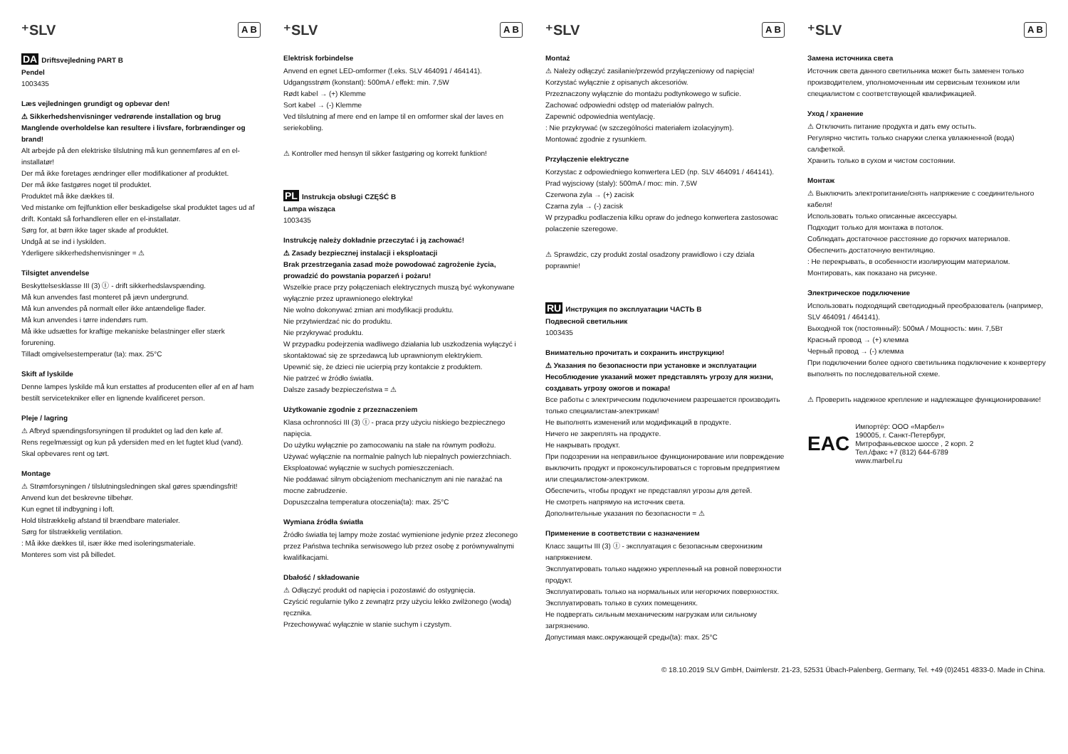⁺SLV A B
DA Driftsvejledning PART B
Pendel
1003435
Læs vejledningen grundigt og opbevar den!
⚠ Sikkerhedshenvisninger vedrørende installation og brug
Manglende overholdelse kan resultere i livsfare, forbrændinger og brand!
Alt arbejde på den elektriske tilslutning må kun gennemføres af en el-installatør!
Der må ikke foretages ændringer eller modifikationer af produktet.
Der må ikke fastgøres noget til produktet.
Produktet må ikke dækkes til.
Ved mistanke om fejlfunktion eller beskadigelse skal produktet tages ud af drift. Kontakt så forhandleren eller en el-installatør.
Sørg for, at børn ikke tager skade af produktet.
Undgå at se ind i lyskilden.
Yderligere sikkerhedshenvisninger = ⚠
Tilsigtet anvendelse
Beskyttelsesklasse III (3) Ⓘ - drift sikkerhedslavspænding.
Må kun anvendes fast monteret på jævn undergrund.
Må kun anvendes på normalt eller ikke antændelige flader.
Må kun anvendes i tørre indendørs rum.
Må ikke udsættes for kraftige mekaniske belastninger eller stærk forurening.
Tilladt omgivelsestemperatur (ta): max. 25°C
Skift af lyskilde
Denne lampes lyskilde må kun erstattes af producenten eller af en af ham bestilt servicetekniker eller en lignende kvalificeret person.
Pleje / lagring
⚠ Afbryd spændingsforsyningen til produktet og lad den køle af.
Rens regelmæssigt og kun på ydersiden med en let fugtet klud (vand).
Skal opbevares rent og tørt.
Montage
⚠ Strømforsyningen / tilslutningsledningen skal gøres spændingsfrit!
Anvend kun det beskrevne tilbehør.
Kun egnet til indbygning i loft.
Hold tilstrækkelig afstand til brændbare materialer.
Sørg for tilstrækkelig ventilation.
: Må ikke dækkes til, især ikke med isoleringsmateriale.
Monteres som vist på billedet.
⁺SLV A B
Elektrisk forbindelse
Anvend en egnet LED-omformer (f.eks. SLV 464091 / 464141).
Udgangsstrøm (konstant): 500mA / effekt: min. 7,5W
Rødt kabel → (+) Klemme
Sort kabel → (-) Klemme
Ved tilslutning af mere end en lampe til en omformer skal der laves en seriekobling.
⚠ Kontroller med hensyn til sikker fastgøring og korrekt funktion!
PL Instrukcja obsługi CZĘŚĆ B
Lampa wisząca
1003435
Instrukcję należy dokładnie przeczytać i ją zachować!
⚠ Zasady bezpiecznej instalacji i eksploatacji
Brak przestrzegania zasad może powodować zagrożenie życia, prowadzić do powstania poparzeń i pożaru!
Wszelkie prace przy połączeniach elektrycznych muszą być wykonywane wyłącznie przez uprawnionego elektryka!
Nie wolno dokonywać zmian ani modyfikacji produktu.
Nie przytwierdzać nic do produktu.
Nie przykrywać produktu.
W przypadku podejrzenia wadliwego działania lub uszkodzenia wyłączyć i skontaktować się ze sprzedawcą lub uprawnionym elektrykiem.
Upewnić się, że dzieci nie ucierpią przy kontakcie z produktem.
Nie patrzeć w źródło światła.
Dalsze zasady bezpieczeństwa = ⚠
Użytkowanie zgodnie z przeznaczeniem
Klasa ochronności III (3) Ⓘ - praca przy użyciu niskiego bezpiecznego napięcia.
Do użytku wyłącznie po zamocowaniu na stałe na równym podłożu.
Używać wyłącznie na normalnie palnych lub niepalnych powierzchniach.
Eksploatować wyłącznie w suchych pomieszczeniach.
Nie poddawać silnym obciążeniom mechanicznym ani nie narażać na mocne zabrudzenie.
Dopuszczalna temperatura otoczenia(ta): max. 25°C
Wymiana źródła światła
Źródło światła tej lampy może zostać wymienione jedynie przez zleconego przez Państwa technika serwisowego lub przez osobę z porównywalnymi kwalifikacjami.
Dbałość / składowanie
⚠ Odłączyć produkt od napięcia i pozostawić do ostygnięcia.
Czyścić regularnie tylko z zewnątrz przy użyciu lekko zwilżonego (wodą) ręcznika.
Przechowywać wyłącznie w stanie suchym i czystym.
⁺SLV A B
Montaż
⚠ Należy odłączyć zasilanie/przewód przyłączeniowy od napięcia!
Korzystać wyłącznie z opisanych akcesoriów.
Przeznaczony wyłącznie do montażu podtynkowego w suficie.
Zachować odpowiedni odstęp od materiałów palnych.
Zapewnić odpowiednia wentylację.
: Nie przykrywać (w szczególności materiałem izolacyjnym).
Montować zgodnie z rysunkiem.
Przyłączenie elektryczne
Korzystac z odpowiedniego konwertera LED (np. SLV 464091 / 464141).
Prad wyjsciowy (staly): 500mA / moc: min. 7,5W
Czerwona zyla → (+) zacisk
Czarna zyla → (-) zacisk
W przypadku podlaczenia kilku opraw do jednego konwertera zastosowac polaczenie szeregowe.
⚠ Sprawdzic, czy produkt zostal osadzony prawidlowo i czy dziala poprawnie!
RU Инструкция по эксплуатации ЧАСТЬ В
Подвесной светильник
1003435
Внимательно прочитать и сохранить инструкцию!
⚠ Указания по безопасности при установке и эксплуатации
Несоблюдение указаний может представлять угрозу для жизни, создавать угрозу ожогов и пожара!
Все работы с электрическим подключением разрешается производить только специалистам-электрикам!
Не выполнять изменений или модификаций в продукте.
Ничего не закреплять на продукте.
Не накрывать продукт.
При подозрении на неправильное функционирование или повреждение выключить продукт и проконсультироваться с торговым предприятием или специалистом-электриком.
Обеспечить, чтобы продукт не представлял угрозы для детей.
Не смотреть напрямую на источник света.
Дополнительные указания по безопасности = ⚠
Применение в соответствии с назначением
Класс защиты III (3) Ⓘ - эксплуатация с безопасным сверхнизким напряжением.
Эксплуатировать только надежно укрепленный на ровной поверхности продукт.
Эксплуатировать только на нормальных или негорючих поверхностях.
Эксплуатировать только в сухих помещениях.
Не подвергать сильным механическим нагрузкам или сильному загрязнению.
Допустимая макс.окружающей среды(ta): max. 25°C
⁺SLV A B
Замена источника света
Источник света данного светильника может быть заменен только производителем, уполномоченным им сервисным техником или специалистом с соответствующей квалификацией.
Уход / хранение
⚠ Отключить питание продукта и дать ему остыть.
Регулярно чистить только снаружи слегка увлажненной (вода) салфеткой.
Хранить только в сухом и чистом состоянии.
Монтаж
⚠ Выключить электропитание/снять напряжение с соединительного кабеля!
Использовать только описанные аксессуары.
Подходит только для монтажа в потолок.
Соблюдать достаточное расстояние до горючих материалов.
Обеспечить достаточную вентиляцию.
: Не перекрывать, в особенности изолирующим материалом.
Монтировать, как показано на рисунке.
Электрическое подключение
Использовать подходящий светодиодный преобразователь (например, SLV 464091 / 464141).
Выходной ток (постоянный): 500мА / Мощность: мин. 7,5Вт
Красный провод → (+) клемма
Черный провод → (-) клемма
При подключении более одного светильника подключение к конвертеру выполнять по последовательной схеме.
⚠ Проверить надежное крепление и надлежащее функционирование!
EAC
Импортёр: ООО «Марбел»
190005, г. Санкт-Петербург,
Митрофаньевское шоссе , 2 корп. 2
Тел./факс +7 (812) 644-6789
www.marbel.ru
© 18.10.2019 SLV GmbH, Daimlerstr. 21-23, 52531 Übach-Palenberg, Germany, Tel. +49 (0)2451 4833-0. Made in China.